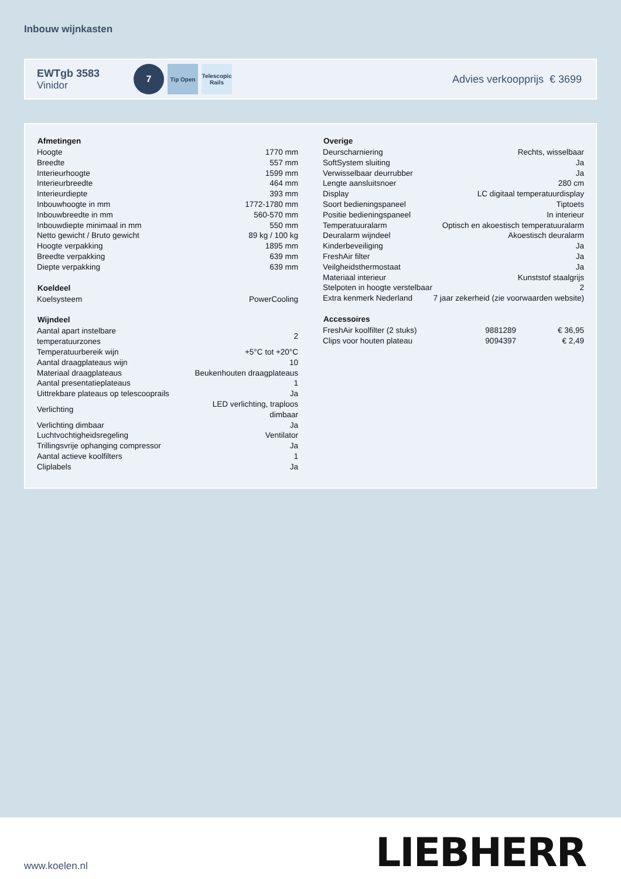Inbouw wijnkasten
EWTgb 3583
Vinidor
7
Tip Open
Telescopic Rails
Advies verkoopprijs € 3699
| Afmetingen | |
| --- | --- |
| Hoogte | 1770 mm |
| Breedte | 557 mm |
| Interieurhoogte | 1599 mm |
| Interieurbreedte | 464 mm |
| Interieurdiepte | 393 mm |
| Inbouwhoogte in mm | 1772-1780 mm |
| Inbouwbreedte in mm | 560-570 mm |
| Inbouwdiepte minimaal in mm | 550 mm |
| Netto gewicht / Bruto gewicht | 89 kg / 100 kg |
| Hoogte verpakking | 1895 mm |
| Breedte verpakking | 639 mm |
| Diepte verpakking | 639 mm |
| Koeldeel | |
| Koelsysteem | PowerCooling |
| Wijndeel | |
| Aantal apart instelbare temperatuurzones | 2 |
| Temperatuurbereik wijn | +5°C tot +20°C |
| Aantal draagplateaus wijn | 10 |
| Materiaal draagplateaus | Beukenhouten draagplateaus |
| Aantal presentatieplateaus | 1 |
| Uittrekbare plateaus op telescooprails | Ja |
| Verlichting | LED verlichting, traploos dimbaar |
| Verlichting dimbaar | Ja |
| Luchtvochtigheidsregeling | Ventilator |
| Trillingsvrije ophanging compressor | Ja |
| Aantal actieve koolfilters | 1 |
| Cliplabels | Ja |
| Overige | |
| --- | --- |
| Deurscharniering | Rechts, wisselbaar |
| SoftSystem sluiting | Ja |
| Verwisselbaar deurrubber | Ja |
| Lengte aansluitsnoer | 280 cm |
| Display | LC digitaal temperatuurdisplay |
| Soort bedieningspaneel | Tiptoets |
| Positie bedieningspaneel | In interieur |
| Temperatuuralarm | Optisch en akoestisch temperatuuralarm |
| Deuralarm wijndeel | Akoestisch deuralarm |
| Kinderbeveiliging | Ja |
| FreshAir filter | Ja |
| Veilgheidsthermostaat | Ja |
| Materiaal interieur | Kunststof staalgrijs |
| Stelpoten in hoogte verstelbaar | 2 |
| Extra kenmerk Nederland | 7 jaar zekerheid (zie voorwaarden website) |
| Accessoires | | |
| --- | --- | --- |
| FreshAir koolfilter (2 stuks) | 9881289 | € 36,95 |
| Clips voor houten plateau | 9094397 | € 2,49 |
www.koelen.nl LIEBHERR